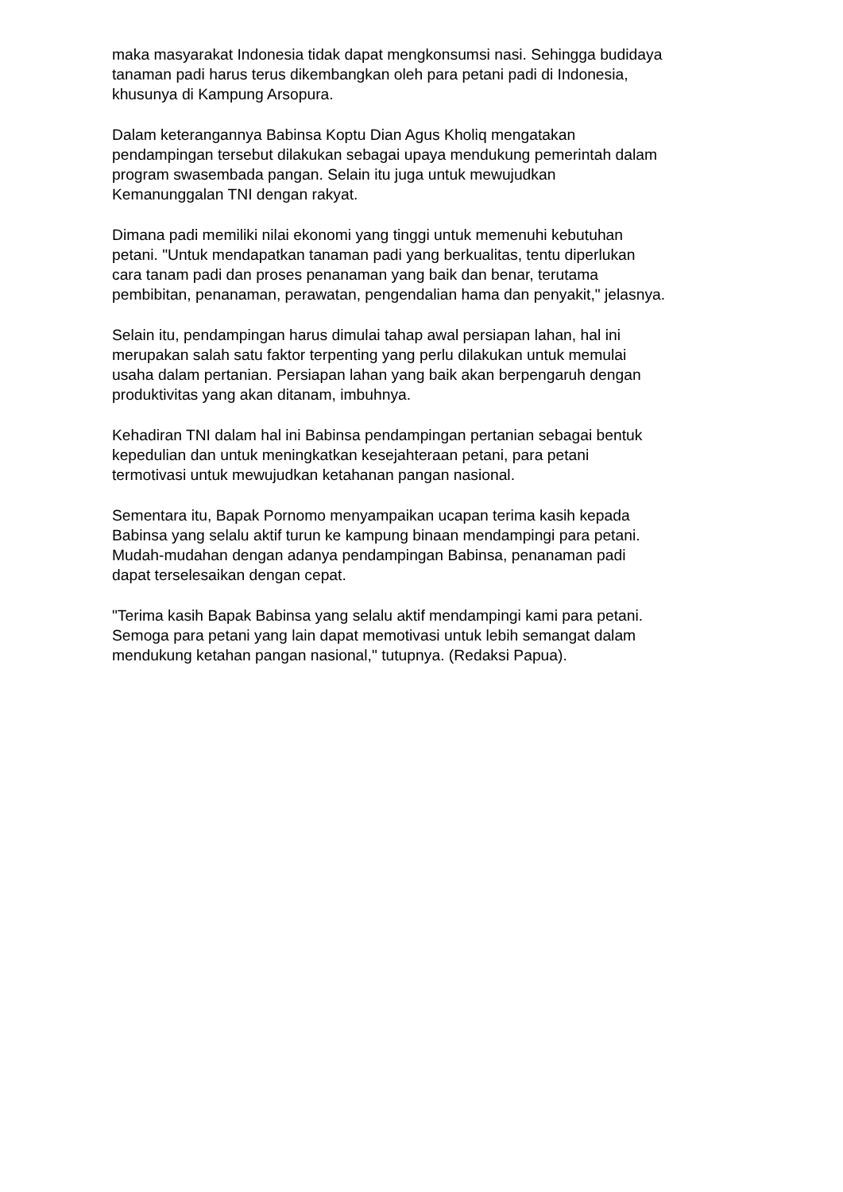maka masyarakat Indonesia tidak dapat mengkonsumsi nasi. Sehingga budidaya
tanaman padi harus terus dikembangkan oleh para petani padi di Indonesia,
khusunya di Kampung Arsopura.
Dalam keterangannya Babinsa Koptu Dian Agus Kholiq mengatakan
pendampingan tersebut dilakukan sebagai upaya mendukung pemerintah dalam
program swasembada pangan. Selain itu juga untuk mewujudkan
Kemanunggalan TNI dengan rakyat.
Dimana padi memiliki nilai ekonomi yang tinggi untuk memenuhi kebutuhan
petani. "Untuk mendapatkan tanaman padi yang berkualitas, tentu diperlukan
cara tanam padi dan proses penanaman yang baik dan benar, terutama
pembibitan, penanaman, perawatan, pengendalian hama dan penyakit," jelasnya.
Selain itu, pendampingan harus dimulai tahap awal persiapan lahan, hal ini
merupakan salah satu faktor terpenting yang perlu dilakukan untuk memulai
usaha dalam pertanian. Persiapan lahan yang baik akan berpengaruh dengan
produktivitas yang akan ditanam, imbuhnya.
Kehadiran TNI dalam hal ini Babinsa pendampingan pertanian sebagai bentuk
kepedulian dan untuk meningkatkan kesejahteraan petani, para petani
termotivasi untuk mewujudkan ketahanan pangan nasional.
Sementara itu, Bapak Pornomo menyampaikan ucapan terima kasih kepada
Babinsa yang selalu aktif turun ke kampung binaan mendampingi para petani.
Mudah-mudahan dengan adanya pendampingan Babinsa, penanaman padi
dapat terselesaikan dengan cepat.
"Terima kasih Bapak Babinsa yang selalu aktif mendampingi kami para petani.
Semoga para petani yang lain dapat memotivasi untuk lebih semangat dalam
mendukung ketahan pangan nasional," tutupnya. (Redaksi Papua).